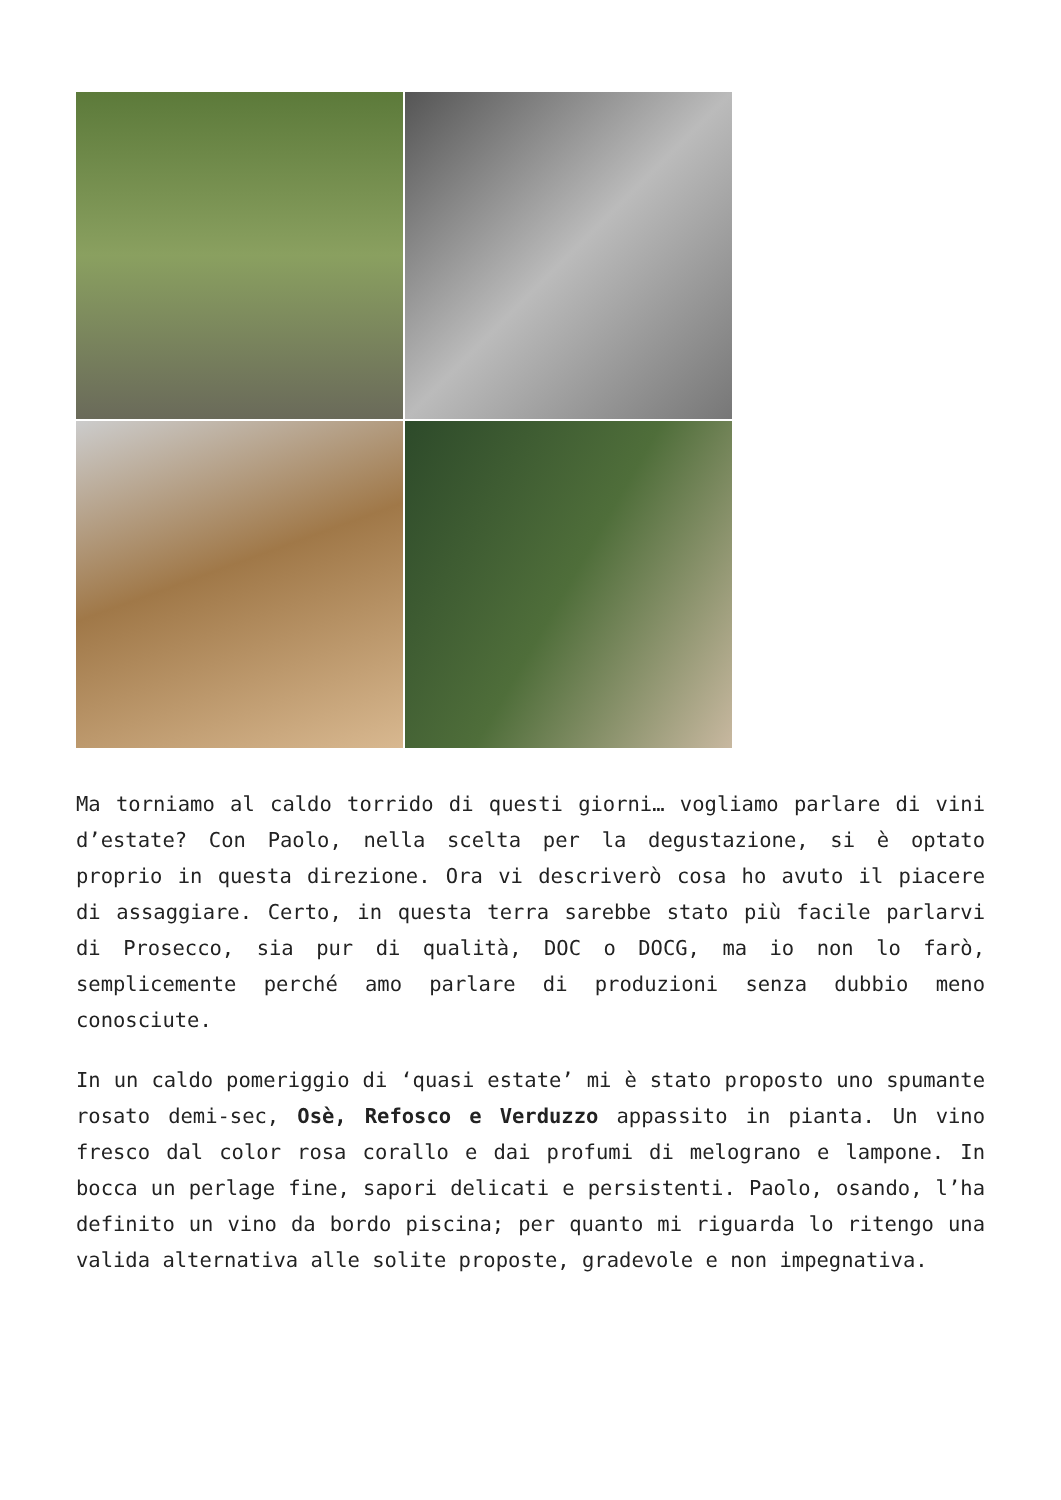Ma torniamo al caldo torrido di questi giorni… vogliamo parlare di vini d’estate? Con Paolo, nella scelta per la degustazione, si è optato proprio in questa direzione. Ora vi descriverò cosa ho avuto il piacere di assaggiare. Certo, in questa terra sarebbe stato più facile parlarvi di Prosecco, sia pur di qualità, DOC o DOCG, ma io non lo farò, semplicemente perché amo parlare di produzioni senza dubbio meno conosciute.
In un caldo pomeriggio di ‘quasi estate’ mi è stato proposto uno spumante rosato demi-sec, Osè, Refosco e Verduzzo appassito in pianta. Un vino fresco dal color rosa corallo e dai profumi di melograno e lampone. In bocca un perlage fine, sapori delicati e persistenti. Paolo, osando, l’ha definito un vino da bordo piscina; per quanto mi riguarda lo ritengo una valida alternativa alle solite proposte, gradevole e non impegnativa.